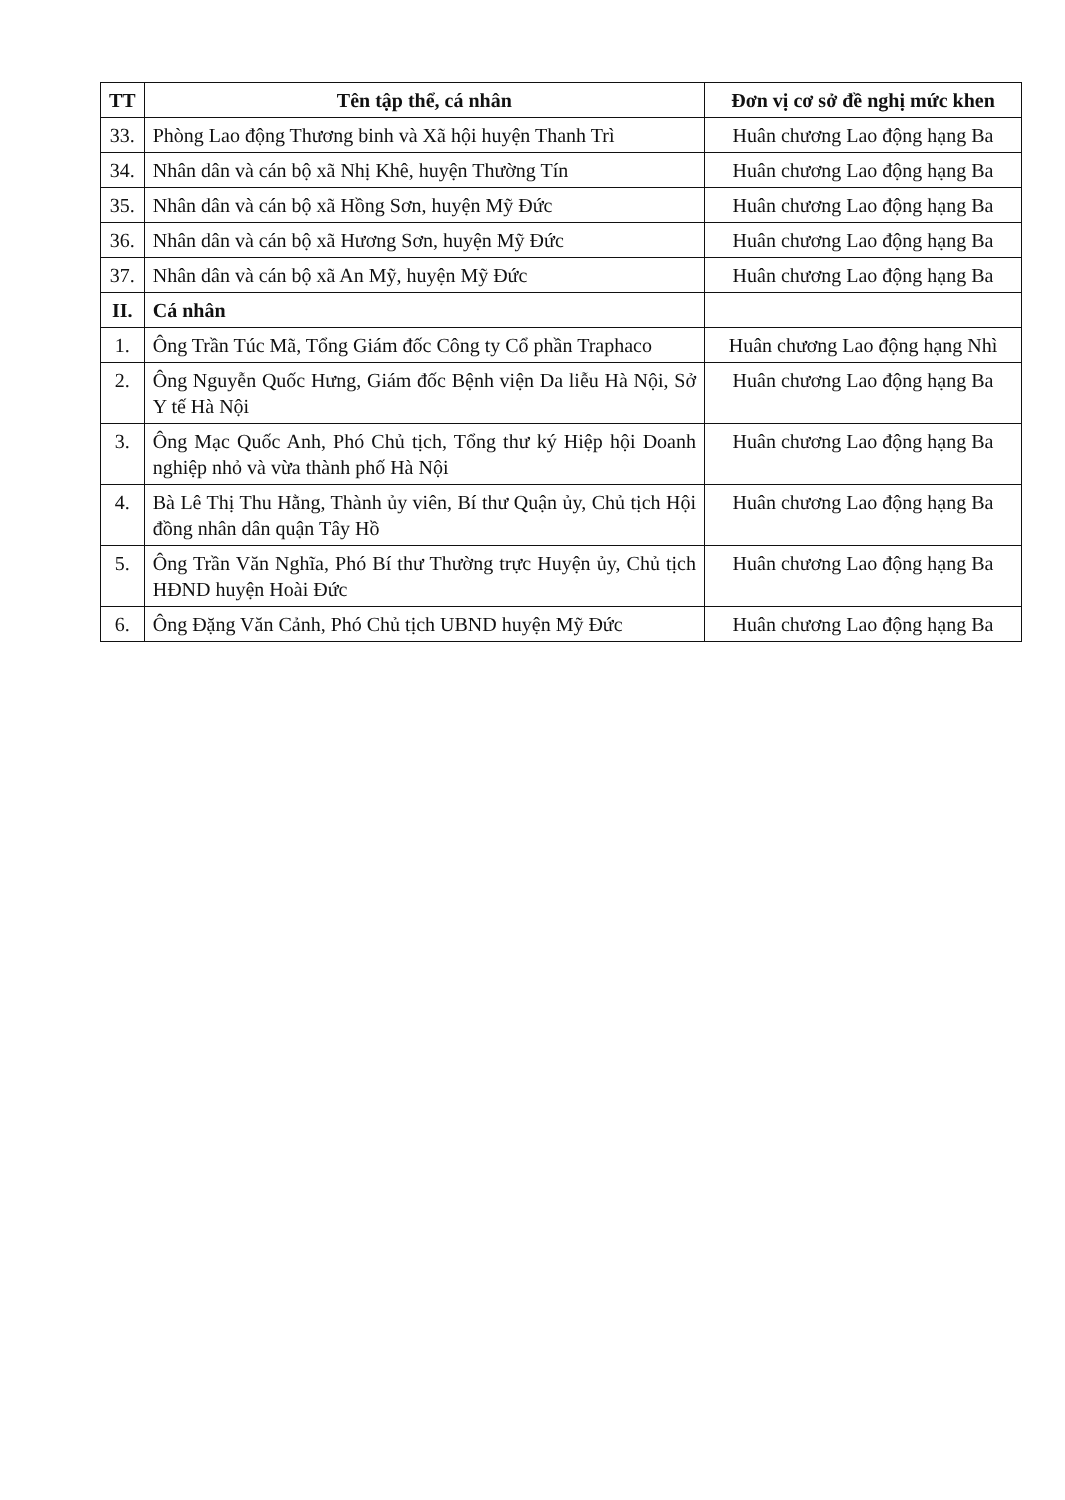| TT | Tên tập thể, cá nhân | Đơn vị cơ sở đề nghị mức khen |
| --- | --- | --- |
| 33. | Phòng Lao động Thương binh và Xã hội huyện Thanh Trì | Huân chương Lao động hạng Ba |
| 34. | Nhân dân và cán bộ xã Nhị Khê, huyện Thường Tín | Huân chương Lao động hạng Ba |
| 35. | Nhân dân và cán bộ xã Hồng Sơn, huyện Mỹ Đức | Huân chương Lao động hạng Ba |
| 36. | Nhân dân và cán bộ xã Hương Sơn, huyện Mỹ Đức | Huân chương Lao động hạng Ba |
| 37. | Nhân dân và cán bộ xã An Mỹ, huyện Mỹ Đức | Huân chương Lao động hạng Ba |
| II. | Cá nhân | |
| 1. | Ông Trần Túc Mã, Tổng Giám đốc Công ty Cổ phần Traphaco | Huân chương Lao động hạng Nhì |
| 2. | Ông Nguyễn Quốc Hưng, Giám đốc Bệnh viện Da liễu Hà Nội, Sở Y tế Hà Nội | Huân chương Lao động hạng Ba |
| 3. | Ông Mạc Quốc Anh, Phó Chủ tịch, Tổng thư ký Hiệp hội Doanh nghiệp nhỏ và vừa thành phố Hà Nội | Huân chương Lao động hạng Ba |
| 4. | Bà Lê Thị Thu Hằng, Thành ủy viên, Bí thư Quận ủy, Chủ tịch Hội đồng nhân dân quận Tây Hồ | Huân chương Lao động hạng Ba |
| 5. | Ông Trần Văn Nghĩa, Phó Bí thư Thường trực Huyện ủy, Chủ tịch HĐND huyện Hoài Đức | Huân chương Lao động hạng Ba |
| 6. | Ông Đặng Văn Cảnh, Phó Chủ tịch UBND huyện Mỹ Đức | Huân chương Lao động hạng Ba |